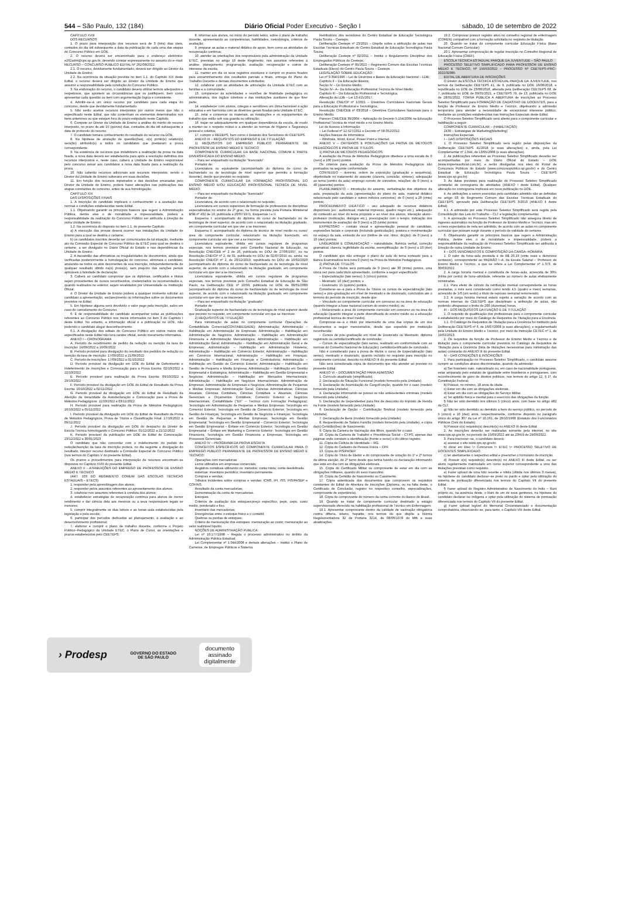544 – São Paulo, 132 (184) Diário Oficial Poder Executivo - Seção I sábado, 10 de setembro de 2022
CAPÍTULO XVIII
DOS RECURSOS
1. O prazo para interposição dos recursos será de 3 (três) dias úteis, contados do dia útil subsequente a data da publicação de cada uma das etapas do Concurso Público em DOE.
2. O recurso deverá ser encaminhado para o endereço eletrônico: e262adm@cps.sp.gov.br, devendo constar expressamente no assunto do e–mail: RECURSO – CONCURSO PÚBLICO EDITAL Nº 262/08/2022.
2.1. O recurso, devidamente fundamentado, deverá ser dirigido ao Diretor da Unidade de Ensino.
2.2. Na ocorrência da situação prevista no item 1.1. do Capítulo XIX deste Edital, o recurso deverá ser dirigido ao Diretor da Unidade de Ensino que assumir a responsabilidade pela condução do Concurso Público.
3. Na elaboração do recurso, o candidato deverá utilizar termos adequados e respeitosos, que apontem as circunstâncias que os justifiquem, bem como apresentar cada questão ou item com argumentação lógica e consistente.
4. Admitir–se–á um único recurso por candidato para cada etapa do concurso, desde que devidamente fundamentado.
5. Não serão aceitos recursos interpostos por outros meios que não o especificado neste Edital, que não contenham os elementos determinados nos itens anteriores ou que estejam fora do prazo estipulado neste Capítulo.
6. Compete ao Diretor da Unidade de Ensino a análise do mérito do recurso interposto, no prazo de até 15 (quinze) dias, contados do dia útil subsequente a data de protocolo do recurso.
7. O candidato tomará conhecimento do resultado do recurso via DOE.
8. Na hipótese de anulação de questão(ões), o(s) ponto(s) relativo(s) será(ão) atribuído(s) a todos os candidatos que prestaram a prova correspondente.
9. Na existência de recursos que inviabilizem a realização da prova na data fixada, a nova data deverá ser estabelecida para após a resolução definitiva dos recursos interpostos e, neste caso, caberá a Unidade de Ensino responsável pelo concurso avisar aos candidatos a nova data fixada para a realização da prova.
10. Não caberão recursos adicionais aos recursos interpostos, sendo o Diretor da Unidade de Ensino soberano em suas decisões.
11. Em função dos recursos impetrados e das decisões emanadas pelo Diretor da Unidade de Ensino, poderá haver alterações nas publicações das etapas constantes do concurso, antes de sua homologação.
CAPÍTULO XIX
DAS DISPOSIÇÕES FINAIS
1. A inscrição do candidato implicará o conhecimento e a aceitação das normas e condições estabelecidas neste Edital.
1.1. Objetivando garantir os princípios básicos que regem a Administração Pública, dentre eles o de moralidade e impessoalidade, poderá a responsabilidade da realização do Concurso Público ser atribuída à Direção de outra Unidade de Ensino.
1.2. Na ocorrência do disposto no item 1.1. do presente Capítulo:
a) A execução das provas deverá ocorrer nas instalações da Unidade de Ensino para a qual se destina o certame;
b) os candidatos inscritos deverão ser comunicados de tal situação, mediante ato da Comissão Especial de Concurso Público da ETEC para qual se destina o certame, a ser divulgado no Diário Oficial do Estado e nas dependências da Unidade de Ensino.
2. A inexatidão das afirmativas ou irregularidades de documentos, ainda que verificadas posteriormente à homologação do concurso, eliminará o candidato, anulando–se todos os atos decorrentes de sua inscrição, independentemente de qualquer resultado obtido na(s) prova(s), sem prejuízo das sanções penais aplicáveis à falsidade de declaração.
3. Caberá ao candidato comprovar que os diplomas, certificados e títulos sejam provenientes de cursos reconhecidos, credenciados ou recomendados e, quando realizados no exterior, sejam revalidados por Universidade ou Instituição Oficial.
4. O Diretor da Unidade de Ensino poderá a qualquer momento solicitar ao candidato a apresentação, esclarecimento ou informações sobre os documentos previstos no Edital.
5. Em hipótese alguma será devolvido o valor pago pela inscrição, salvo em caso de cancelamento do Concurso.
6. É de responsabilidade do candidato acompanhar todas as publicações referentes ao Concurso Público nos meios informados no item 3 do Capítulo I deste Edital. No entanto, a informação oficial é a publicação no DOE, não podendo o candidato alegar desconhecimento.
6.1. A divulgação dos editais do Concurso Público em outros meios não especificados neste Edital não terá caráter oficial, sendo meramente informativa.
ANEXO I – CRONOGRAMA
A. Período de recebimento de pedido da redução ou isenção da taxa de inscrição: 14/09/2022 a 16/09/2022
B. Período provável para divulgação do resultado dos pedidos de redução ou isenção da taxa de inscrição: 17/09/2022 a 21/09/2022
C. Período de inscrições: 17/09/2022 a 01/10/2022
D. Período provável da divulgação em DOE do Edital de Deferimento e Indeferimento de Inscrições e Convocação para a Prova Escrita: 02/10/2022 a 22/10/2022
E. Período provável para realização da Prova Escrita: 09/10/2022 a 29/10/2022
F. Período provável da divulgação em DOE do Edital de Resultado da Prova Escrita: 10/10/2022 a 02/11/2022
G. Período provável da divulgação em DOE do Edital de Resultado da Aferição da Veracidade da Autodeclaração e Convocação para a Prova de Métodos Pedagógicos: 11/10/2022 a 03/11/2022
H. Período provável para realização da Prova de Métodos Pedagógicos: 16/10/2022 a 05/11/2022
I. Período provável da divulgação em DOE do Edital de Resultado da Prova de Métodos Pedagógicos, Prova de Títulos e Classificação Final: 17/10/2022 a 09/11/2022
J. Período provável da divulgação em DOE do despacho do Diretor de Escola Técnica homologando o Concurso Público: 01/12/2022 a 21/12/2022
K. Período provável da publicação em DOE de Edital de Convocação: 23/12/2022 a 30/01/2023
O candidato que não concordar com o indeferimento do pedido de redução/isenção da taxa de inscrição poderá, no dia seguinte a divulgação do resultado, interpor recurso destinado a Comissão Especial de Concurso Público (nos termos do Capítulo V do presente Edital).
Os prazos e procedimentos para interposição de recursos encontram–se dispostos no Capítulo XVIII do presente Edital.
ANEXO II – ATRIBUIÇÕES DO EMPREGO DE PROFESSOR DE ENSINO MÉDIO E TÉCNICO
(ART. 103 DO REGIMENTO COMUM DAS ESCOLAS TÉCNICAS ESTADUAIS – ETECS)
1. responder pela aprendizagem dos alunos;
2. responder pelos assuntos referentes ao aproveitamento dos alunos;
3. colaborar nos assuntos referentes à conduta dos alunos;
4. estabelecer estratégias de recuperação contínua para alunos de menor rendimento e dar ciência dela aos mesmos ou a seus responsáveis legais se menores;
5. cumprir integralmente os dias letivos e as horas–aula estabelecidas pela legislação e pela escola;
6. participar dos períodos dedicados ao planejamento, à avaliação e ao desenvolvimento profissional;
7. elaborar e cumprir o plano de trabalho docente, conforme o Projeto Político–Pedagógico da Unidade ETEC, o Plano de Curso, as orientações e prazos estabelecidos pelo CEETEPS;
8. informar aos alunos, no início do período letivo, sobre o plano de trabalho docente, apresentando as competências, habilidades, metodologia, critérios de avaliação;
9. preparar as aulas e material didático de apoio, bem como as atividades de recuperação contínua;
10. atender às orientações dos responsáveis pela administração da Unidade ETEC, previstas no artigo 19 deste Regimento, nos assuntos referentes à análise, planejamento, programação, avaliação, recuperação e outros de interesse da escola;
11. manter em dia os seus registros escolares e cumprir os prazos fixados para encaminhamento dos resultados parciais e finais, entrega do Plano de Trabalho Docente e demais documentos solicitados;
12. colaborar com as atividades de articulação da Unidade ETEC com as famílias e a comunidade;
13. comparecer às solenidades e reuniões de finalidade pedagógica ou administrativa, dos órgãos coletivos e das instituições auxiliares de que fizer parte;
14. estabelecer com alunos, colegas e servidores um clima favorável à ação educativa e em harmonia com as diretrizes gerais fixadas pela Unidade ETEC;
15. zelar e conservar os materiais, as instalações e os equipamentos de trabalho que estão sob sua guarda ou utilização;
16. trajar–se adequadamente em qualquer dependência da escola, de modo a manter–se o respeito mútuo e a atender às normas de Higiene e Segurança pessoal e coletiva;
17. cumprir o REDEPS, bem como o Estatuto dos Servidores do CEETEPS.
ANEXO III – REQUISITOS DO EMPREGO E DE TITULAÇÃO
1) REQUISITOS DO EMPREGO PÚBLICO PERMANENTE DE PROFESSOR DE ENSINO MÉDIO E TÉCNICO
COMPONENTE CURRICULAR DA BASE NACIONAL COMUM E PARTE DIVERSIFICADA DO ENSINO MÉDIO:
– Para ser enquadrado na titulação "licenciado":
Portador de:
Licenciatura ou equivalente (acompanhado do diploma de curso de bacharelado ou de tecnologia de nível superior que permitiu a formação docente), desde que previsto no requisito.
COMPONENTE CURRICULAR DA FORMAÇÃO PROFISSIONAL DO ENSINO MÉDIO E/OU EDUCAÇÃO PROFISSIONAL TÉCNICA DE NÍVEL MÉDIO:
– Para ser enquadrado na titulação "licenciado":
Portador de:
Licenciatura, de acordo com o relacionado no requisito;
Licenciatura em cursos superiores de formação de professores de disciplinas especializadas no ensino de 2º grau, na forma prevista pela Portaria Ministerial BSB nº 432 de 19, publicada a 20/07/1971, Esquemas I e II.
Esquema I: acompanhado do diploma do curso de bacharelado ou de tecnologia de nível superior, de acordo com o relacionado na titulação graduado, em componente curricular em que vier a se inscrever.
Esquema II: acompanhado do diploma de técnico de nível médio no curso/área do componente curricular, relacionado na titulação licenciado, em componente curricular em que vier a se inscrever.
Licenciatura equivalente, obtida em cursos regulares de programas especiais, nos termos previstos pelo Conselho Nacional de Educação, na Resolução CNE/CEB nº 2 de 26, publicada no DOU de 27/06/1997, ou na Resolução CNE/CP nº 2, de 01, publicada no DOU de 02/07/2015 ou, ainda, na Resolução CNE/CP nº 2, de 20/12/2019, republicada no DOU de 10/02/2020 (acompanhado do diploma do curso de bacharelado ou de tecnologia de nível superior, de acordo com o relacionado na titulação graduado, em componente curricular em que vier a se inscrever).
Licenciatura equivalente, obtida em cursos regulares de programas especiais, nos termos previstos pelo Conselho Estadual de Educação de São Paulo, na Deliberação CEE nº 10/99, publicada no DOE de 08/01/2000 (acompanhado do diploma do curso de bacharelado ou de tecnologia de nível superior, de acordo com o relacionado na titulação graduado, em componente curricular em que vier a se inscrever).
– Para ser enquadrado na titulação "graduado":
Portador de:
Graduação superior de bacharelado ou de tecnologia de nível superior desde que previsto no requisito, em componente curricular em que se inscrever.
2) REQUISITOS DE TITULAÇÃO
Para ministração de aulas no componente curricular Operações de Contabilidade Comercial(CONTABILIDADE): Administração; Administração – Habilitação em Administração de Empresas; Administração – Habilitação em Administração de Negócios; Administração – Habilitação em Administração Financeira e Administração Mercadológica; Administração – Habilitação em Administração Geral; Administração – Habilitação em Administração Geral e de Empresas; Administração – Habilitação em Administração Hoteleira; Administração – Habilitação em Comércio Exterior; Administração – Habilitação em Comércio Internacional; Administração – Habilitação em Finanças; Administração – Habilitação em Finanças e Controladoria; Administração – Habilitação em Gestão de Comércio Exterior; Administração – Habilitação em Gestão de Pequena e Média Empresa; Administração – Habilitação em Gestão Empresarial e Estratégica; Administração – Habilitação em Gestão Empresarial e Negócios; Administração – Habilitação em Mercados Internacionais; Administração – Habilitação em Negócios Internacionais; Administração de Empresas; Administração de Empresas e Negócios; Administração de Pequenas e Médias Empresas; Administração Geral; Ciências Administrativas; Ciências Atuariais; Ciências Contábeis; Ciências Contábeis e Atuariais; Ciências Gerenciais e Orçamentos Contábeis; Comércio Exterior e Negócios Internacionais; Contabilidade ("EII" – Técnico com Formação Pedagógica); Tecnologia em Administração de Pequenas e Médias Empresas; Tecnologia em Comercio Exterior; Tecnologia em Gestão de Comercio Exterior; Tecnologia em Gestão de Finanças; Tecnologia em Gestão de Negócios e Finanças; Tecnologia em Gestão de Pequenas e Médias Empresas; Tecnologia em Gestão Empresarial; Tecnologia em Gestão Empresarial – Comércio Exterior; Tecnologia em Gestão Empresarial – Ênfase em Comércio Exterior; Tecnologia em Gestão Empresarial – Ênfase em Marketing e Comércio Exterior; Tecnologia em Gestão Financeira; Tecnologia em Gestão Financeira e Empresas; Tecnologia em Processos Gerenciais;
ANEXO IV – PROGRAMA DA PROVA ESCRITA
CONCEITOS ESPECÍFICOS DO COMPONENTE CURRICULAR PARA O EMPREGO PÚBLICO PERMANENTE DE PROFESSOR DE ENSINO MÉDIO E TÉCNICO:
Operações com mercadorias
Livros utilizados em empresas comerciais;
Registros contábeis utilizando os: métodos: conta mista; conta desdobrada.
sistemas: inventário periódico; inventário permanente.
Compras e vendas;
Tributos incidentes sobre compras e vendas: ICMS, IPI, ISS, PIS/PASEP e COFINS.
Resultado da conta mercadorias;
Demonstração da conta de mercadorias.
Estoques
Critérios de avaliação dos estoques:preço específico; peps; ueps; custo médio, ponderado e fixo.
Inventário das mercadorias;
Divergências entre o estoque físico e o contábil;
Quebras ou perdas de estoques;
Critério de mensuração dos estoques: mensuração ao custo; mensuração ao valor realizável líquido.
NOÇÕES DE ADMINISTRAÇÃO PÚBLICA:
Lei nº 10.177/1998 – Regula o processo administrativo no âmbito da Administração Pública Estadual;
Lei Complementar nº 1.044/2008 e demais alterações – Institui o Plano de Carreiras, de Empregos Públicos e Sistema
Retribuitório dos servidores do Centro Estadual de Educação Tecnológica Paula Souza – Ceeteps;
Deliberação Ceeteps nº 23/2015 – Dispõe sobre a atribuição de aulas nas Escolas Técnicas Estaduais do Centro Estadual de Educação Tecnológica Paula Souza;
Deliberação Ceeteps nº 02/2011 – Institui o Regulamento Disciplinar dos Empregados Públicos do Ceeteps;
Deliberação Ceeteps nº 85/2022 – Regimento Comum das Escolas Técnicas Estaduais (Etecs) do Centro Paula Souza – Ceeteps.
LEGISLAÇÃO SOBRE EDUCAÇÃO:
Lei nº 9.394/1996 – Lei de Diretrizes e Bases da Educação Nacional – LDB;
Capítulo II – Da Educação Básica;
Seção IV – Do Ensino Médio;
Seção IV– A– Da Educação Profissional Técnica de Nível Médio;
Capítulo III – Da Educação Profissional e Tecnológica;
Alteração da LDB – Lei 13.415/2017;
Resolução CNE/CP nº 1/2021 – Diretrizes Curriculares Nacionais Gerais para a Educação Profissional e Tecnológica;
Resolução CNE/CEB nº 03/2018 – Diretrizes Curriculares Nacionais para o Ensino Médio;
Parecer CNE/CEB 39/2004 – Aplicação do Decreto 5.154/2004 na Educação Profissional Técnica de nível médio e no Ensino Médio.
Lei de Acesso à Informação:
– Lei Federal nº 12.527/2011 e Decreto nº 58.052/2012.
Noções básicas de informática:
– Windows, Word, Excel, Power Point e Internet.
ANEXO V – CRITÉRIOS E PONTUAÇÕES DA PROVA DE MÉTODOS PEDAGÓGICOS E PROVA DE TÍTULOS
1) PROVA DE MÉTODOS PEDAGÓGICOS
A avaliação da Prova de Métodos Pedagógicos obedece a uma escala de 0 (zero) a 100 (cem) pontos.
Os critérios para avaliação da Prova de Métodos Pedagógicos são pontuados na seguinte conformidade:
CONTEÚDO – domínio, ordem de exposição (graduação e sequência), objetividade no tratamento do assunto (clareza, concisão, síntese), adequação ao tema (centro da aula) emprego correto de conceitos, relações: de 0 (zero) a 40 (quarenta) pontos;
PLANEJAMENTO – introdução do assunto, verbalização dos objetivos da aula, preparação da aula (apresentação do plano de aula, material didático selecionado pelo candidato e outros indícios concretos): de 0 (zero) a 20 (vinte) pontos;
PROCEDIMENTO DIDÁTICO – uso adequado de recursos didáticos disponíveis (ex.: audiovisual, material impresso, quadro negro etc.), adequação do conteúdo ao nível do tema proposto e ao nível dos alunos, interação aluno–professor (motivação, diálogos etc.), preocupação com o tempo, indicação dos instrumentos de avaliação: de 0 (zero) a 20 (vinte) pontos;
EXPRESSÃO – contato visual e apresentação pessoal do candidato, expressões faciais e corporais (incluindo gesticulação), postura e movimentação no espaço da sala, emissão de voz (timbre de voz, ritmo, dicção): de 0 (zero) a 10 (dez) pontos;
LINGUAGEM E COMUNICAÇÃO – naturalidade, fluência verbal, correção gramatical, clareza, legibilidade da escrita, exemplificação: de 0 (zero) a 10 (dez) pontos.
O candidato que não entregar o plano de aula do tema sorteado para a Banca Examinadora terá nota 0 (zero) na Prova de Métodos Pedagógicos.
2) PROVA DE TÍTULOS
A Prova de Títulos será pontuada de 0 (zero) até 30 (trinta) pontos, uma única vez para cada título apresentado, conforme a seguir especificado:
– Especialização (lato sensu): 5 (cinco) pontos;
– Mestrado: 10 (dez) pontos; e
– Doutorado: 15 (quinze) pontos.
Considerar–se–á para a Prova de Títulos os cursos de especialização (lato sensu) e pós–graduação em nível de mestrado e de doutorado, concluídos até o término do período de inscrição, desde que:
– Vinculado ao componente curricular em concurso ou na área de educação (quando integrar a base nacional comum do ensino médio); ou
– Relacionado a área do componente curricular em concurso ou na área de educação (quando integrar a parte diversificada do ensino médio ou a educação profissional técnica de nível médio).
Comprovar–se–á o título por intermédio de uma das cópias de um dos documentos a seguir mencionados, desde que expedido por instituição reconhecida:
– Cursos de pós–graduação em nível de Doutorado ou Mestrado: diploma registrado ou certidão/certificado de conclusão;
– Cursos de especialização (lato sensu, realizado em conformidade com as normas do Conselho Nacional de Educação): certidão/certificado de conclusão.
Não é considerado para a prova de títulos o curso de Especialização (lato sensu), mestrado e doutorado, quando incluído no requisito para inscrição no componente curricular, descrito no ANEXO III do presente Edital.
Não será considerada cópia de documento que não atender ao previsto no presente Edital.
ANEXO VI – DOCUMENTAÇÃO PARA ADMISSÃO
1. Currículo atualizado (simplificado).
2. Declaração de Situação Funcional (modelo fornecido pela Unidade).
3. Declaração de Acumulação de Cargo/Função, quando for o caso (modelo fornecido pela Unidade).
4. Declaração informando se possui ou não antecedentes criminais (modelo fornecido pela Unidade).
5. Declaração de Dependentes para fins de desconto do Imposto de Renda na Fonte (modelo fornecido pela Unidade).
6. Declaração de Opção – Contribuição Sindical (modelo fornecido pela Unidade).
7. Declaração de Bens (modelo fornecido pela Unidade).
8. Requerimento de Salário Família (modelo fornecido pela Unidade), e cópia da(s) Certidão(ões) de Nascimento.
9. Cópia da Carteira de Vacinação dos filhos, quando for o caso.
10. Cópia da Carteira de Trabalho e Previdência Social – CTPS, apenas das páginas onde constam a identificação (frente e verso) e do último registro.
11. Cópia da Cédula de Identidade – RG.
12. Cópia do Cadastro de Pessoa Física – CPF.
13. Cópia do PIS/PASEP.
14. Cópia do Título de Eleitor e do comprovante de votação do 1º e 2º turnos da última eleição, do 2º turno desde que tenha havido ou declaração informando que está em dia com as obrigações eleitorais.
15. Cópia do Certificado Militar ou comprovante de estar em dia com as obrigações militares, quando do sexo masculino.
16. Cópia da Certidão de Nascimento ou Casamento.
17. Cópia autenticada dos documentos que comprovem os requisitos constantes do Edital de Abertura de Inscrições (Diploma, ou na falta deste, o Certificado de Conclusão, registro no respectivo conselho, especializações, comprovante de experiência).
18. Cópia do comprovante do número da conta corrente do Banco do Brasil.
19. Quando se tratar de componente curricular destinado a estágio supervisionado oferecido na habilitação profissional de Técnico em Enfermagem:
19.1. Apresentar comprovante dentro da validade de vacinação obrigatória contra difteria, tétano, hepatite, nos termos do que dispõe a Norma Regulamentadora 32 da Portaria 3214, de 08/06/1978 do Mtb e suas atualizações.
19.2. Comprovar possuir registro ativo no conselho regional de enfermagem (COREN) compatível com a formação solicitada no requisito de titulação.
20. Quando se tratar do componente curricular Educação Física (Base Nacional Comum Curricular):
20.1. Apresentar comprovação de regular inscrição no Conselho Regional de Educação Física (CREF).
ESCOLA TÉCNICA ESTADUAL PARQUE DA JUVENTUDE – SÃO PAULO
PROCESSO SELETIVO SIMPLIFICADO PARA PROFESSOR DE ENSINO MÉDIO E TÉCNICO, Nº 159/53/2022 – PROCESSO Nº CEETEPS–PRC–2022/32085
EDITAL DE ABERTURA DE INSCRIÇÕES
O Diretor da ESCOLA TÉCNICA ESTADUAL PARQUE DA JUVENTUDE, nos termos da Deliberação CEETEPS 41, de 9, publicada no DOE 16/08/2018, e republicada no DOE de 23/08/2018, alterada pela Deliberação CEETEPS 68, de 7, publicada no DOE de 09/01/2021, e CEETEPS 79, de 13, publicada no DOE de 28/01/2022, TORNA PÚBLICA A ABERTURA de inscrições ao Processo Seletivo Simplificado para FORMAÇÃO DE CADASTRO DE DOCENTES, para a função de Professor de Ensino Médio e Técnico, objetivando a admissão temporária para atender a necessidade de excepcional interesse público, mediante as condições estabelecidas nas Instruções Especiais deste Edital.
O Processo Seletivo Simplificado será aberto para o componente curricular e habilitação a seguir:
COMPONENTE CURRICULAR – (HABILITAÇÃO):
2439 – Estratégias de Marketing(Marketing)
Instruções Especiais
I – DAS DISPOSIÇÕES INICIAIS
1. O Processo Seletivo Simplificado será regido pelas disposições da Deliberação CEETEPS 41/2018 (e suas alterações) e, ainda, pela Lei Complementar nº 1.044, de 13/05/2008 (e suas alterações).
2. As publicações referentes ao Processo Seletivo Simplificado deverão ser acompanhadas por meio do Diário Oficial do Estado – DOE (www.imprensaoficial.com.br), e serão divulgadas nos sites do Portal de Concursos Públicos do Estado (www.concursopublico.sp.gov.br) e do Centro Estadual de Educação Tecnológica Paula Souza – CEETEPS (www.cps.sp.gov.br).
3. As datas previstas para realização do Processo Seletivo Simplificado constarão de cronograma de atividades (ANEXO I deste Edital). Qualquer alteração no cronograma implicará em nova publicação no DOE.
4. As atribuições a serem exercidas pelo candidato admitido são as definidas no artigo 93 do Regimento Comum das Escolas Técnicas Estaduais do CEETEPS, aprovado pela Deliberação CEETEPS 3/2013 (ANEXO II deste Edital).
4.1. A admissão por este Processo Seletivo Simplificado será regida pela Consolidação das Leis do Trabalho – CLT e legislação complementar.
5. A aprovação no Processo Seletivo Simplificado não assegura direito de ingresso automático na função de Professor de Ensino Médio e Técnico, mas sim a mera expectativa de nela ser admitido, de acordo com as aulas no componente curricular que possam surgir durante o período de validade do certame.
6. Objetivando garantir os princípios básicos que regem a Administração Pública, dentre eles o de moralidade e impessoalidade, poderá a responsabilidade da realização do Processo Seletivo Simplificado ser atribuída à Direção de outra Unidade de Ensino.
II – DOS VENCIMENTOS E COMPOSIÇÃO DA CARGA–HORÁRIA
1. O valor da hora–aula prestada é de R$ 20,19 (vinte reais e dezenove centavos), correspondente ao PADRÃO I–A, da Escala Salarial – Professor de Ensino Médio e Técnico, a que se refere a Lei Complementar nº 1.373, de 30/03/2022.
2. A carga horária mensal é constituída de horas–aula, acrescida de 30% (trinta por cento) de hora–atividade, referente ao número de aulas efetivamente ministradas.
2.1. Para efeito de cálculo da retribuição mensal correspondente às horas prestadas, o mês será considerado como tendo 4,5 (quatro e meio) semanas, acrescido de 1/6 (um sexto) a título de repouso semanal remunerado.
2.2. A carga horária mensal estará sujeita a variação de acordo com as normas internas do CEETEPS que disciplinam a atribuição de aulas, não podendo ultrapassar o limite de 200 (duzentas) horas.
III – DOS REQUISITOS DA FUNÇÃO E DE TITULAÇÃO
1. O requisito de qualificação dos profissionais para o componente curricular é estabelecido por meio do Catálogo de Requisitos de Titulação para a Docência.
1.1. O Catálogo de Requisitos de Titulação para a Docência foi instituído pela Deliberação CEETEPS nº 6, de 16/07/2008 (e suas alterações), e regulamentado pela Unidade do Ensino Médio e Técnico, por meio da Instrução CETEC nº 1, de 19/02/2013.
2. Os requisitos da função de Professor de Ensino Médio e Técnico e de titulação para o componente curricular previstos no Catálogo de Requisitos de Titulação para a Docência (lista de titulações necessárias para ministração das aulas) constarão do ANEXO III do presente Edital.
IV – DAS CONDIÇÕES E INSCRIÇÕES
1. Para participação no Processo Seletivo Simplificado, o candidato assume cumprir as condições abaixo discriminadas, quando da admissão:
a) Ser brasileiro nato, naturalizado ou, em caso de nacionalidade portuguesa, estar amparado pelo estatuto de igualdade entre brasileiros e portugueses, com reconhecimento de gozo de direitos políticos, nos termos do artigo 12, § 1º, da Constituição Federal;
b) Possuir, no mínimo, 18 anos de idade.
c) Estar em dia com as obrigações eleitorais.
d) Estar em dia com as obrigações do Serviço Militar.
e) Ter aptidão física e mental para o exercício das obrigações da função.
f) Não ter sido demitido nos últimos 5 (cinco) anos, com base no artigo 482 da CLT.
g) Não ter sido demitido ou demitido a bem do serviço público, no período de 5 (cinco) e 10 (dez) anos, respectivamente, conforme disposto no parágrafo único do artigo 307 da Lei nº 10.261, de 28/10/1968 (Estatuto dos Funcionários Públicos Civis do Estado).
h) Possuir o(s) requisito(s) descrito(s) no ANEXO III deste Edital.
2. As inscrições deverão ser realizadas somente pela internet, no site www.cps.sp.gov.br, no período de 15/09/2022 até às 23h59 de 29/09/2022.
3. Para inscrever–se, o candidato deverá:
a) acessar o site www.cps.sp.gov.br.
b) clicar em Etec \> Concursos \> ETEC \> PROCESSO SELETIVO DE DOCENTES SIMPLIFICADO.
c) ler atentamente o respectivo edital e preencher o formulário de inscrição.
d) Possuir o(s) requisito(s) descrito(s) no ANEXO III deste Edital, ou ser aluno regularmente matriculado em curso superior correspondente a uma das titulações previstas como requisito.
e) Fazer upload de uma foto recente e nítida (obtida nos últimos 3 meses), na hipótese do candidato declarar–se preto ou pardo e optar pela utilização do sistema de pontuação diferenciada nos termos do Capítulo VII do presente Edital.
f) Fazer upload do Registro Administrativo de Nascimento do Índio – Rani próprio ou, na ausência deste, o Rani de um de seus genitores, na hipótese do candidato declarar–se indígena e optar pela utilização do sistema de pontuação diferenciada nos termos do Capítulo VII do presente Edital.
g) Fazer upload legível do Memorial Circunstanciado e documentação comprobatória, observando–se, para tanto, o Capítulo VIII deste Edital.
› Prodesp GOVERNO DO ESTADO
DE SÃO PAULO documento
assinado
digitalmente